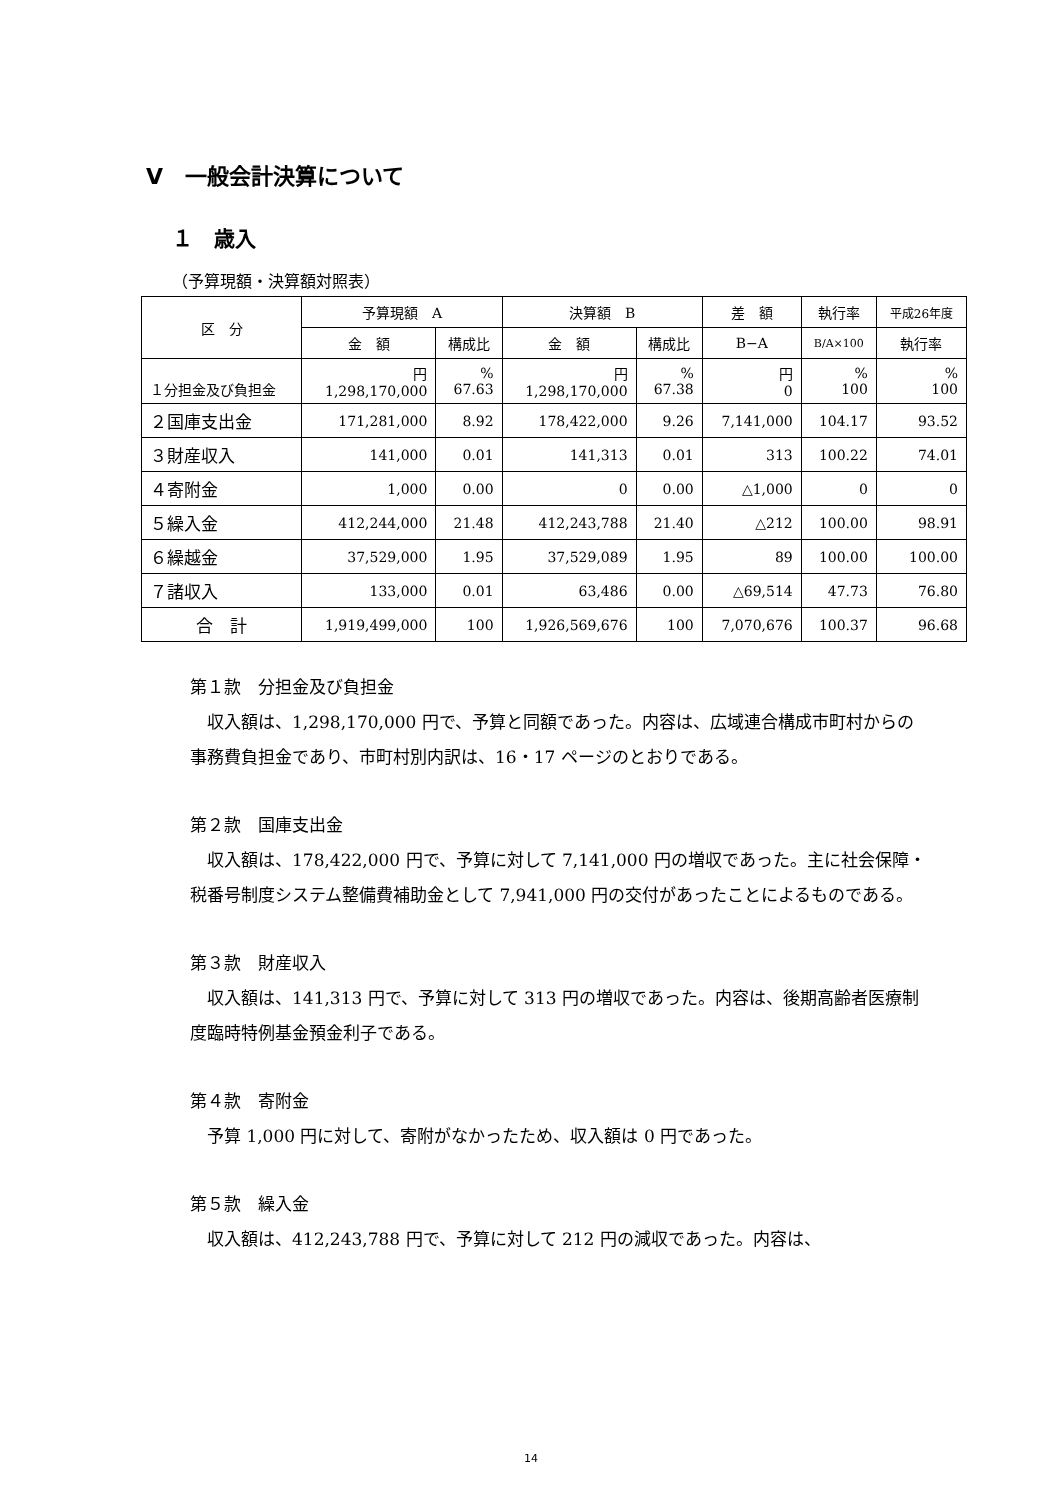Ⅴ　一般会計決算について
１　歳入
（予算現額・決算額対照表）
| 区 分 | 予算現額 A | | 決算額 B | | 差 額 | 執行率 | 平成26年度 |
| --- | --- | --- | --- | --- | --- | --- | --- |
| | 金 額 | 構成比 | 金 額 | 構成比 | B−A | B/A×100 | 執行率 |
| １分担金及び負担金 | 円 1,298,170,000 | % 67.63 | 円 1,298,170,000 | % 67.38 | 円 0 | % 100 | % 100 |
| ２国庫支出金 | 171,281,000 | 8.92 | 178,422,000 | 9.26 | 7,141,000 | 104.17 | 93.52 |
| ３財産収入 | 141,000 | 0.01 | 141,313 | 0.01 | 313 | 100.22 | 74.01 |
| ４寄附金 | 1,000 | 0.00 | 0 | 0.00 | △1,000 | 0 | 0 |
| ５繰入金 | 412,244,000 | 21.48 | 412,243,788 | 21.40 | △212 | 100.00 | 98.91 |
| ６繰越金 | 37,529,000 | 1.95 | 37,529,089 | 1.95 | 89 | 100.00 | 100.00 |
| ７諸収入 | 133,000 | 0.01 | 63,486 | 0.00 | △69,514 | 47.73 | 76.80 |
| 合 計 | 1,919,499,000 | 100 | 1,926,569,676 | 100 | 7,070,676 | 100.37 | 96.68 |
第１款　分担金及び負担金
　収入額は、1,298,170,000 円で、予算と同額であった。内容は、広域連合構成市町村からの事務費負担金であり、市町村別内訳は、16・17 ページのとおりである。
第２款　国庫支出金
　収入額は、178,422,000 円で、予算に対して 7,141,000 円の増収であった。主に社会保障・税番号制度システム整備費補助金として 7,941,000 円の交付があったことによるものである。
第３款　財産収入
　収入額は、141,313 円で、予算に対して 313 円の増収であった。内容は、後期高齢者医療制度臨時特例基金預金利子である。
第４款　寄附金
　予算 1,000 円に対して、寄附がなかったため、収入額は 0 円であった。
第５款　繰入金
　収入額は、412,243,788 円で、予算に対して 212 円の減収であった。内容は、
14